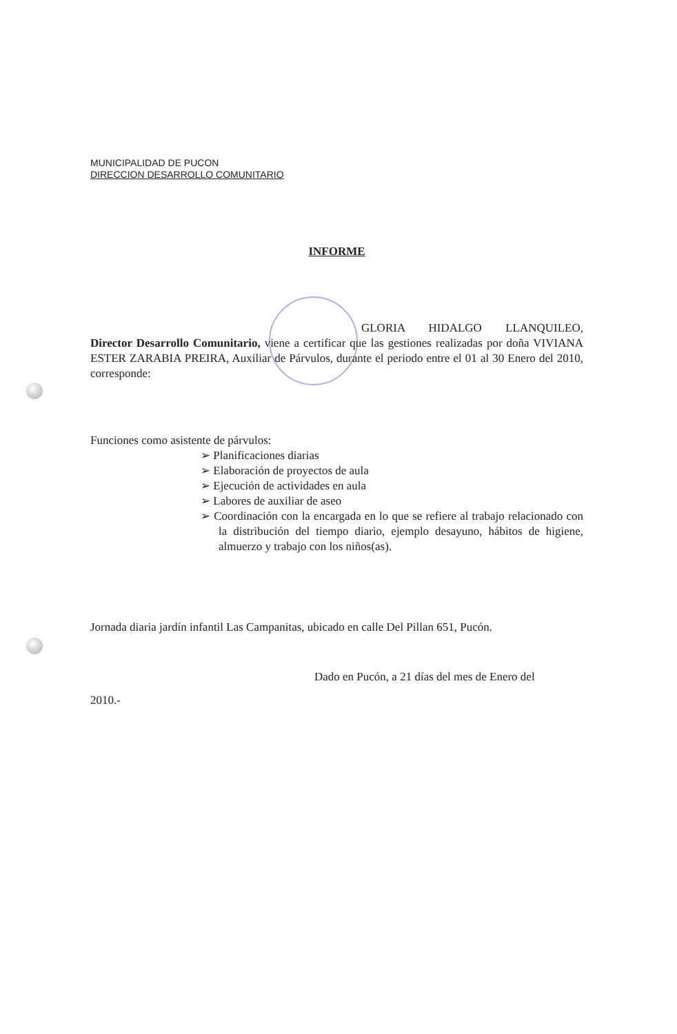MUNICIPALIDAD DE PUCON
DIRECCION DESARROLLO COMUNITARIO
INFORME
GLORIA HIDALGO LLANQUILEO,
Director Desarrollo Comunitario, viene a certificar que las gestiones realizadas por doña VIVIANA ESTER ZARABIA PREIRA, Auxiliar de Párvulos, durante el periodo entre el 01 al 30 Enero del 2010, corresponde:
Funciones como asistente de párvulos:
➢ Planificaciones diarias
➢ Elaboración de proyectos de aula
➢ Ejecución de actividades en aula
➢ Labores de auxiliar de aseo
➢ Coordinación con la encargada en lo que se refiere al trabajo relacionado con la distribución del tiempo diario, ejemplo desayuno, hábitos de higiene, almuerzo y trabajo con los niños(as).
Jornada diaria jardín infantil Las Campanitas, ubicado en calle Del Pillan 651, Pucón.
Dado en Pucón, a 21 días del mes de Enero del
2010.-